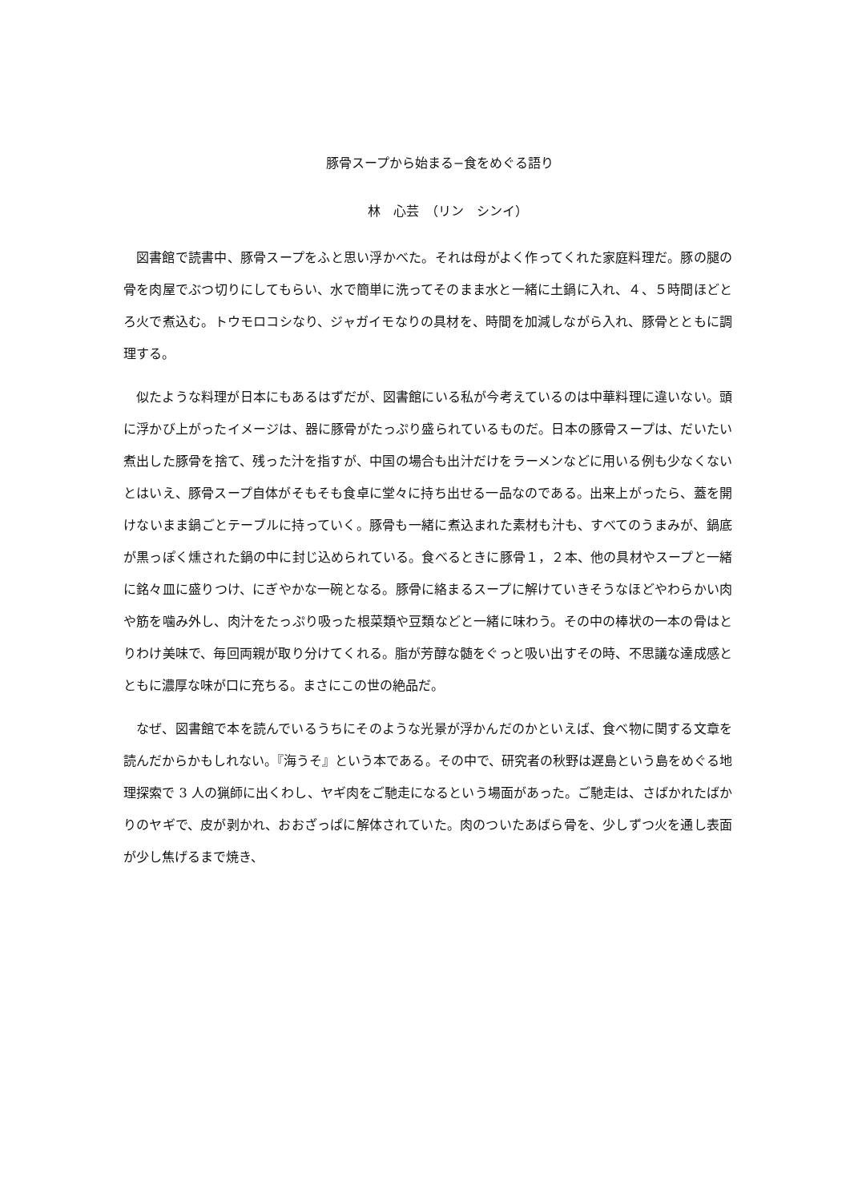豚骨スープから始まる−食をめぐる語り
林　心芸　（リン　シンイ）
図書館で読書中、豚骨スープをふと思い浮かべた。それは母がよく作ってくれた家庭料理だ。豚の腿の骨を肉屋でぶつ切りにしてもらい、水で簡単に洗ってそのまま水と一緒に土鍋に入れ、４、５時間ほどとろ火で煮込む。トウモロコシなり、ジャガイモなりの具材を、時間を加減しながら入れ、豚骨とともに調理する。
似たような料理が日本にもあるはずだが、図書館にいる私が今考えているのは中華料理に違いない。頭に浮かび上がったイメージは、器に豚骨がたっぷり盛られているものだ。日本の豚骨スープは、だいたい煮出した豚骨を捨て、残った汁を指すが、中国の場合も出汁だけをラーメンなどに用いる例も少なくないとはいえ、豚骨スープ自体がそもそも食卓に堂々に持ち出せる一品なのである。出来上がったら、蓋を開けないまま鍋ごとテーブルに持っていく。豚骨も一緒に煮込まれた素材も汁も、すべてのうまみが、鍋底が黒っぽく燻された鍋の中に封じ込められている。食べるときに豚骨１，２本、他の具材やスープと一緒に銘々皿に盛りつけ、にぎやかな一碗となる。豚骨に絡まるスープに解けていきそうなほどやわらかい肉や筋を噛み外し、肉汁をたっぷり吸った根菜類や豆類などと一緒に味わう。その中の棒状の一本の骨はとりわけ美味で、毎回両親が取り分けてくれる。脂が芳醇な髄をぐっと吸い出すその時、不思議な達成感とともに濃厚な味が口に充ちる。まさにこの世の絶品だ。
なぜ、図書館で本を読んでいるうちにそのような光景が浮かんだのかといえば、食べ物に関する文章を読んだからかもしれない。『海うそ』という本である。その中で、研究者の秋野は遅島という島をめぐる地理探索で 3 人の猟師に出くわし、ヤギ肉をご馳走になるという場面があった。ご馳走は、さばかれたばかりのヤギで、皮が剥かれ、おおざっぱに解体されていた。肉のついたあばら骨を、少しずつ火を通し表面が少し焦げるまで焼き、